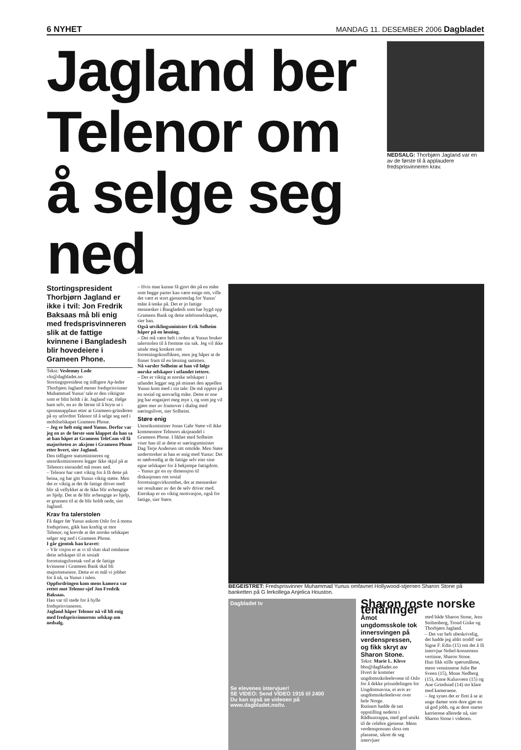6 NYHET MANDAG 11. DESEMBER 2006 Dagbladet
Jagland ber
Telenor om
å selge seg ned
NEDSALG: Thorbjørn Jagland var en av de første til å applaudere fredsprisvinneren krav.
Stortingspresident Thorbjørn Jagland er ikke i tvil: Jon Fredrik Baksaas må bli enig med fredsprisvinneren slik at de fattige kvinnene i Bangladesh blir hovedeiere i Grameen Phone.
Tekst: Veslemøy Lode
vlo@dagbladet.no
Stortingspresident og tidligere Ap-leder Thorbjørn Jagland mener fredsprisvinner Muhammad Yunus' tale er den viktigste som er blitt holdt i år. Jagland var, ifølge ham selv, en av de første til å bryte ut i spontanapplaus etter at Grameen-gründeren på ny utfordret Telenor til å selge seg ned i mobilselskapet Grameen Phone.
– Jeg er helt enig med Yunus. Derfor var jeg en av de første som klappet da han sa at han håpet at Grameen TeleCom vil få majoriteten av aksjene i Grameen Phone etter hvert, sier Jagland.
Den tidligere statsministeren og utenriksministeren legger ikke skjul på at Telenors eierandel må tones ned.
– Telenor har vært viktig for å få dette på beina, og har gitt Yunus viktig støtte. Men det er viktig at det de fattige driver med blir så vellykket at de ikke blir avhengige av hjelp. Det at de blir avhengige av hjelp, er grunnen til at de blir holdt nede, sier Jagland.
Krav fra talerstolen
Få dager før Yunus ankom Oslo for å motta fredsprisen, gikk han kraftig ut mot Telenor, og krevde at det norske selskapet selger seg ned i Grameen Phone.
I går gjentok han kravet:
– Vår visjon er at vi til slutt skal omdanne dette selskapet til et sosialt forretningsforetak ved at de fattige kvinnene i Grameen Bank skal bli majoritetseiere. Dette er et mål vi jobber for å nå, sa Yunus i talen.
Oppfordringen kom mens kamera var rettet mot Telenor-sjef Jon Fredrik Baksaas.
Han var til stede for å hylle fredsprisvinneren.
Jagland håper Telenor nå vil bli enig med fredsprisvinnerens selskap om nedsalg.
– Hvis man kunne få gjort det på en måte som begge parter kan være enige om, ville det vært et stort gjennomslag for Yunus' måte å tenke på. Det er jo fattige mennesker i Bangladesh som har bygd opp Grameen Bank og dette telefonselskapet, sier han.
Også utviklingsminister Erik Solheim håper på en løsning.
– Det må være helt i orden at Yunus bruker talerstolen til å fremme sin sak. Jeg vil ikke uttale meg konkret om forretningskonflikten, men jeg håper at de finner fram til en løsning sammen.
Nå varsler Solheim at han vil følge norske selskaper i utlandet tettere.
– Det er viktig at norske selskaper i utlandet legger seg på minnet den appellen Yunus kom med i sin tale: De må opptre på en sosial og ansvarlig måte. Dette er noe jeg har engasjert meg mye i, og som jeg vil gjøre mer av framover i dialog med næringslivet, sier Solheim.
Støre enig
Utenriksminister Jonas Gahr Støre vil ikke kommentere Telenors aksjeandel i Grameen Phone. I likhet med Solheim viser han til at dette er næringsminister Dag Terje Andersen sitt område. Men Støre understreker at han er enig med Yunus: Det er nødvendig at de fattige selv eier sine egne selskaper for å bekjempe fattigdom.
– Yunus gir en ny dimensjon til diskusjonen om sosial forretningsvirksomhet, det at mennesker ser resultater av det de selv driver med. Eierskap er en viktig motivasjon, også for fattige, sier Støre.
BEGEISTRET: Fredsprisvinner Muhammad Yunus omfavnet Hollywood-stjernen Sharon Stone på banketten på G lerkollega Anjelica Houston.
Dagbladet tv
Se elevenes intervjuer!
SE VIDEO: Send VIDEO 1916 til 2400
Du kan også se videoen på www.dagbladet.no/tv.
Sharon roste norske tenåringer
Åmot ungdomsskole tok innersvingen på verdenspressen, og fikk skryt av Sharon Stone.
Tekst: Marie L. Kleve
bbo@dagbladet.no
Hvert år kommer ungdomsskoleelevene til Oslo for å dekke prisutdelingen for Ungdomsavisa, ei avis av ungdomsskoleelever over hele Norge.
Rutinert hadde de tatt oppstilling nederst i Rådhustrappa, med god utsikt til de celebre gjestene. Mens verdenspressen sloss om plassene, sikret de seg intervjuer
med både Sharon Stone, Jens Stoltenberg, Trond Giske og Thorbjørn Jagland.
– Det var helt ubeskrivelig, det hadde jeg aldri trodd! sier Signe F. Edin (15) om det å få intervjue Nobel-konsertens vertinne, Sharon Stone.
Hun fikk stille spørsmålene, mens venninnene Julie Bø Sveen (15), Mone Nedberg (15), Anne Kulusveen (15) og Ane Grindstad (14) sto klare med kameraene.
– Jeg synes det er flott å se at unge damer som dere gjør en så god jobb, og at dere starter karrierene allerede nå, sier Sharon Stone i videoen.